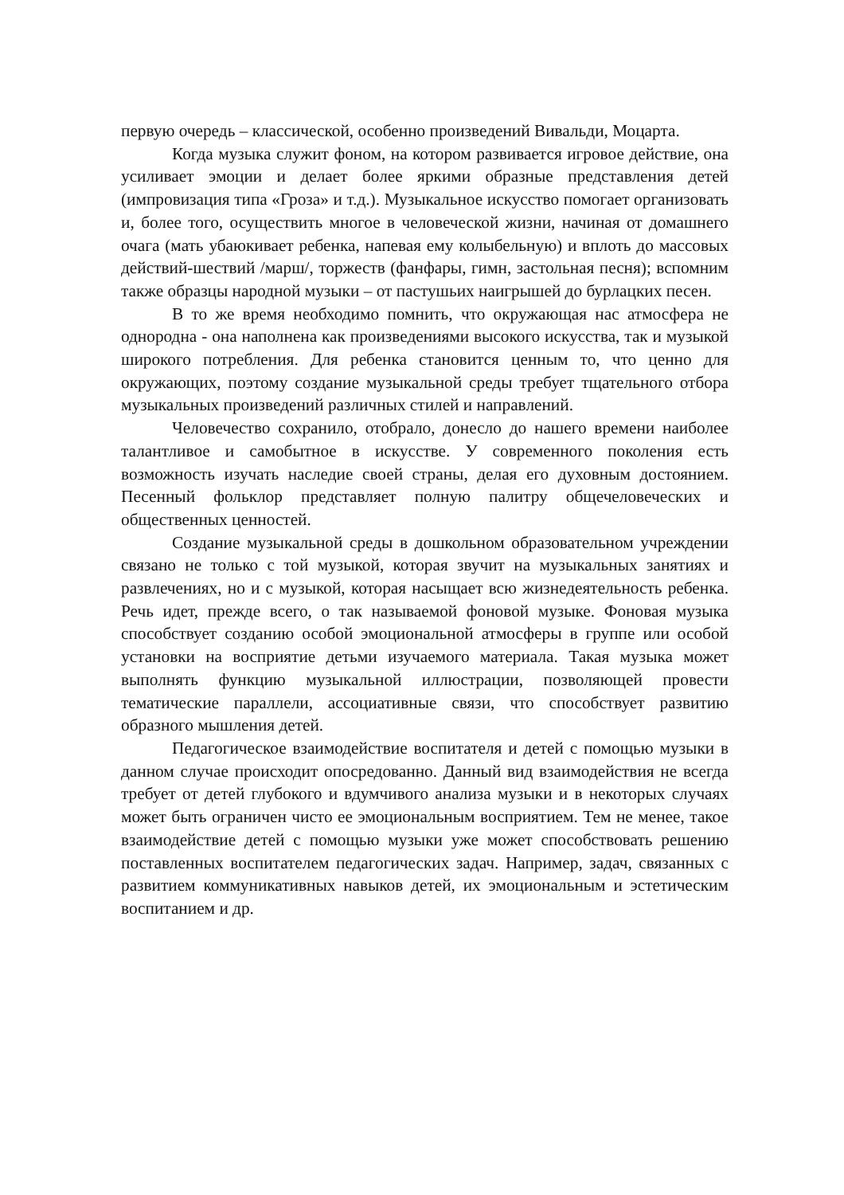первую очередь – классической, особенно произведений Вивальди, Моцарта.
Когда музыка служит фоном, на котором развивается игровое действие, она усиливает эмоции и делает более яркими образные представления детей (импровизация типа «Гроза» и т.д.). Музыкальное искусство помогает организовать и, более того, осуществить многое в человеческой жизни, начиная от домашнего очага (мать убаюкивает ребенка, напевая ему колыбельную) и вплоть до массовых действий-шествий /марш/, торжеств (фанфары, гимн, застольная песня); вспомним также образцы народной музыки – от пастушьих наигрышей до бурлацких песен.
В то же время необходимо помнить, что окружающая нас атмосфера не однородна - она наполнена как произведениями высокого искусства, так и музыкой широкого потребления. Для ребенка становится ценным то, что ценно для окружающих, поэтому создание музыкальной среды требует тщательного отбора музыкальных произведений различных стилей и направлений.
Человечество сохранило, отобрало, донесло до нашего времени наиболее талантливое и самобытное в искусстве. У современного поколения есть возможность изучать наследие своей страны, делая его духовным достоянием. Песенный фольклор представляет полную палитру общечеловеческих и общественных ценностей.
Создание музыкальной среды в дошкольном образовательном учреждении связано не только с той музыкой, которая звучит на музыкальных занятиях и развлечениях, но и с музыкой, которая насыщает всю жизнедеятельность ребенка. Речь идет, прежде всего, о так называемой фоновой музыке. Фоновая музыка способствует созданию особой эмоциональной атмосферы в группе или особой установки на восприятие детьми изучаемого материала. Такая музыка может выполнять функцию музыкальной иллюстрации, позволяющей провести тематические параллели, ассоциативные связи, что способствует развитию образного мышления детей.
Педагогическое взаимодействие воспитателя и детей с помощью музыки в данном случае происходит опосредованно. Данный вид взаимодействия не всегда требует от детей глубокого и вдумчивого анализа музыки и в некоторых случаях может быть ограничен чисто ее эмоциональным восприятием. Тем не менее, такое взаимодействие детей с помощью музыки уже может способствовать решению поставленных воспитателем педагогических задач. Например, задач, связанных с развитием коммуникативных навыков детей, их эмоциональным и эстетическим воспитанием и др.